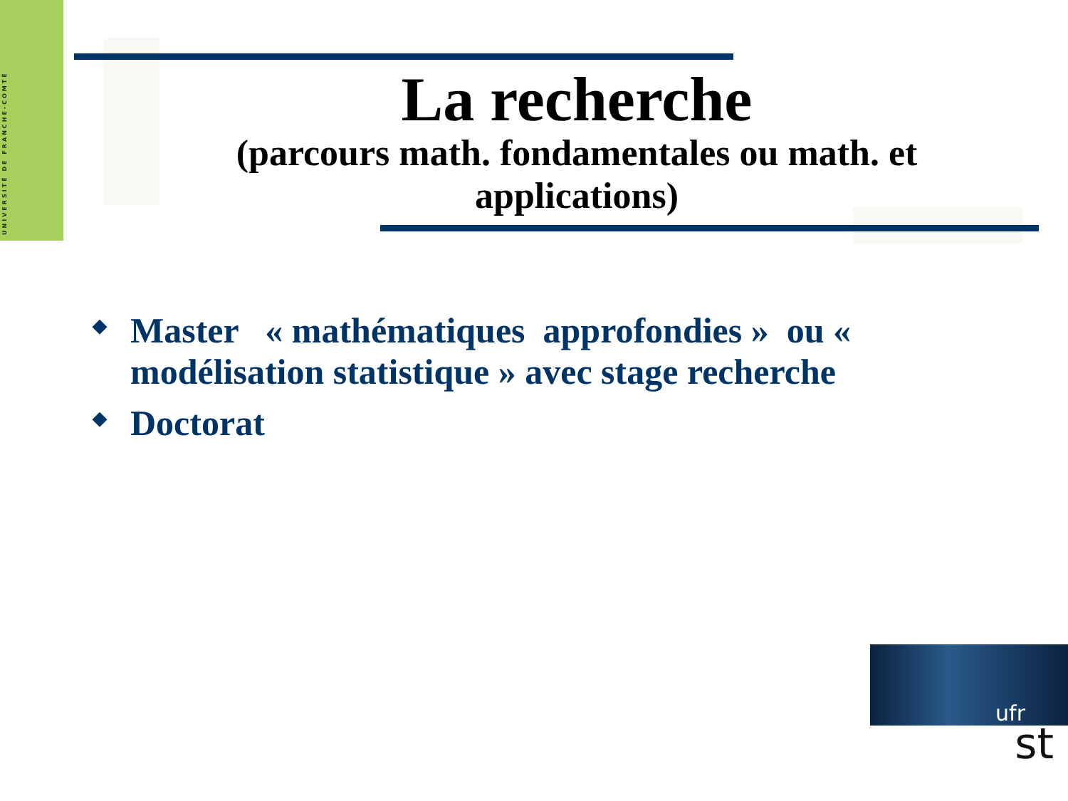UNIVERSITÉ DE FRANCHE-COMTÉ
La recherche
(parcours math. fondamentales ou math. et applications)
◆ Master « mathématiques approfondies » ou « modélisation statistique » avec stage recherche
◆ Doctorat
ufr
st